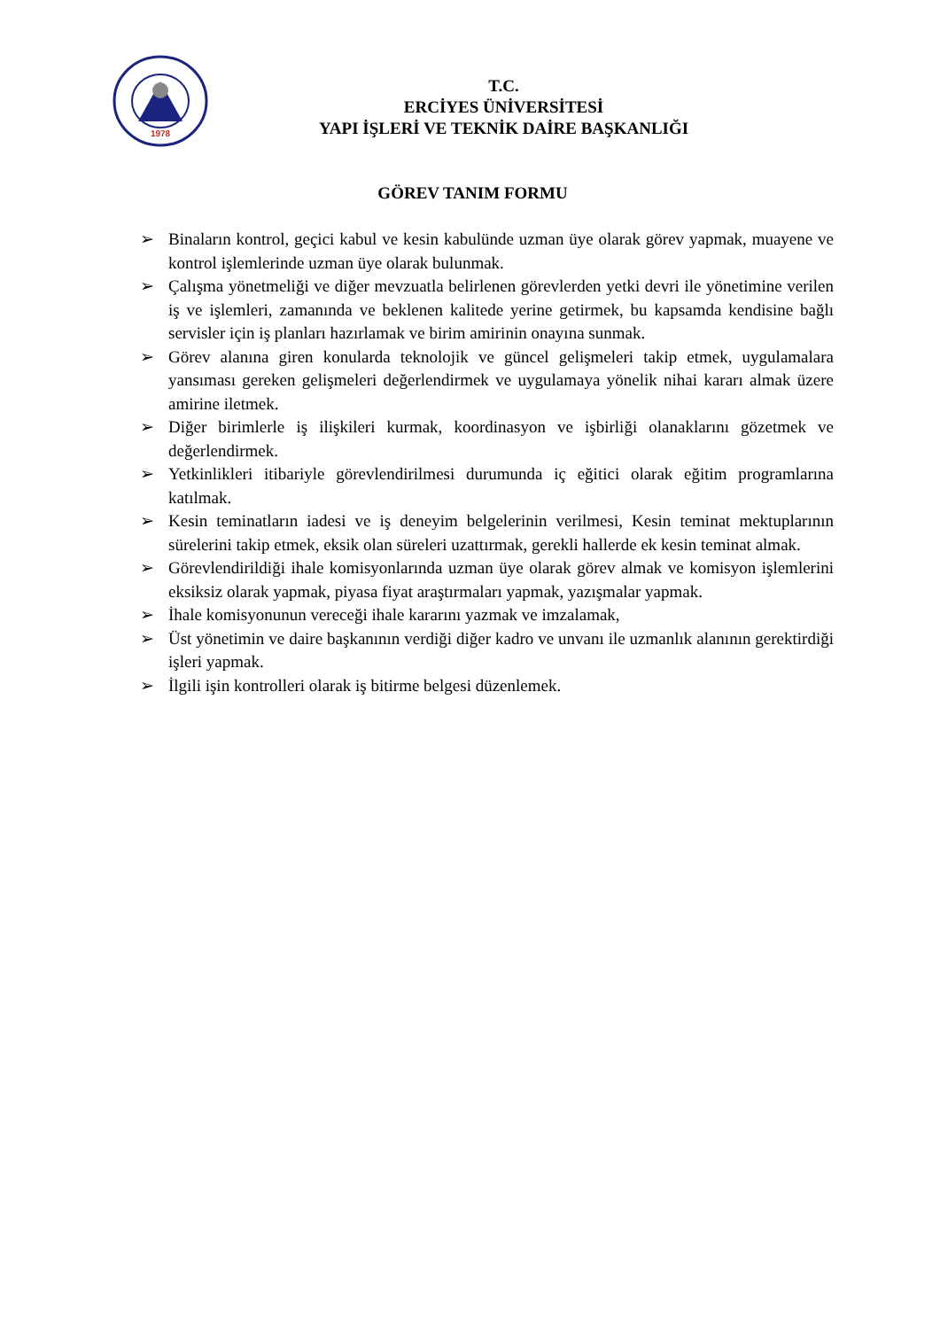1978
T.C.
ERCİYES ÜNİVERSİTESİ
YAPI İŞLERİ VE TEKNİK DAİRE BAŞKANLIĞI
GÖREV TANIM FORMU
➢ Binaların kontrol, geçici kabul ve kesin kabulünde uzman üye olarak görev yapmak, muayene ve kontrol işlemlerinde uzman üye olarak bulunmak.
➢ Çalışma yönetmeliği ve diğer mevzuatla belirlenen görevlerden yetki devri ile yönetimine verilen iş ve işlemleri, zamanında ve beklenen kalitede yerine getirmek, bu kapsamda kendisine bağlı servisler için iş planları hazırlamak ve birim amirinin onayına sunmak.
➢ Görev alanına giren konularda teknolojik ve güncel gelişmeleri takip etmek, uygulamalara yansıması gereken gelişmeleri değerlendirmek ve uygulamaya yönelik nihai kararı almak üzere amirine iletmek.
➢ Diğer birimlerle iş ilişkileri kurmak, koordinasyon ve işbirliği olanaklarını gözetmek ve değerlendirmek.
➢ Yetkinlikleri itibariyle görevlendirilmesi durumunda iç eğitici olarak eğitim programlarına katılmak.
➢ Kesin teminatların iadesi ve iş deneyim belgelerinin verilmesi, Kesin teminat mektuplarının sürelerini takip etmek, eksik olan süreleri uzattırmak, gerekli hallerde ek kesin teminat almak.
➢ Görevlendirildiği ihale komisyonlarında uzman üye olarak görev almak ve komisyon işlemlerini eksiksiz olarak yapmak, piyasa fiyat araştırmaları yapmak, yazışmalar yapmak.
➢ İhale komisyonunun vereceği ihale kararını yazmak ve imzalamak,
➢ Üst yönetimin ve daire başkanının verdiği diğer kadro ve unvanı ile uzmanlık alanının gerektirdiği işleri yapmak.
➢ İlgili işin kontrolleri olarak iş bitirme belgesi düzenlemek.